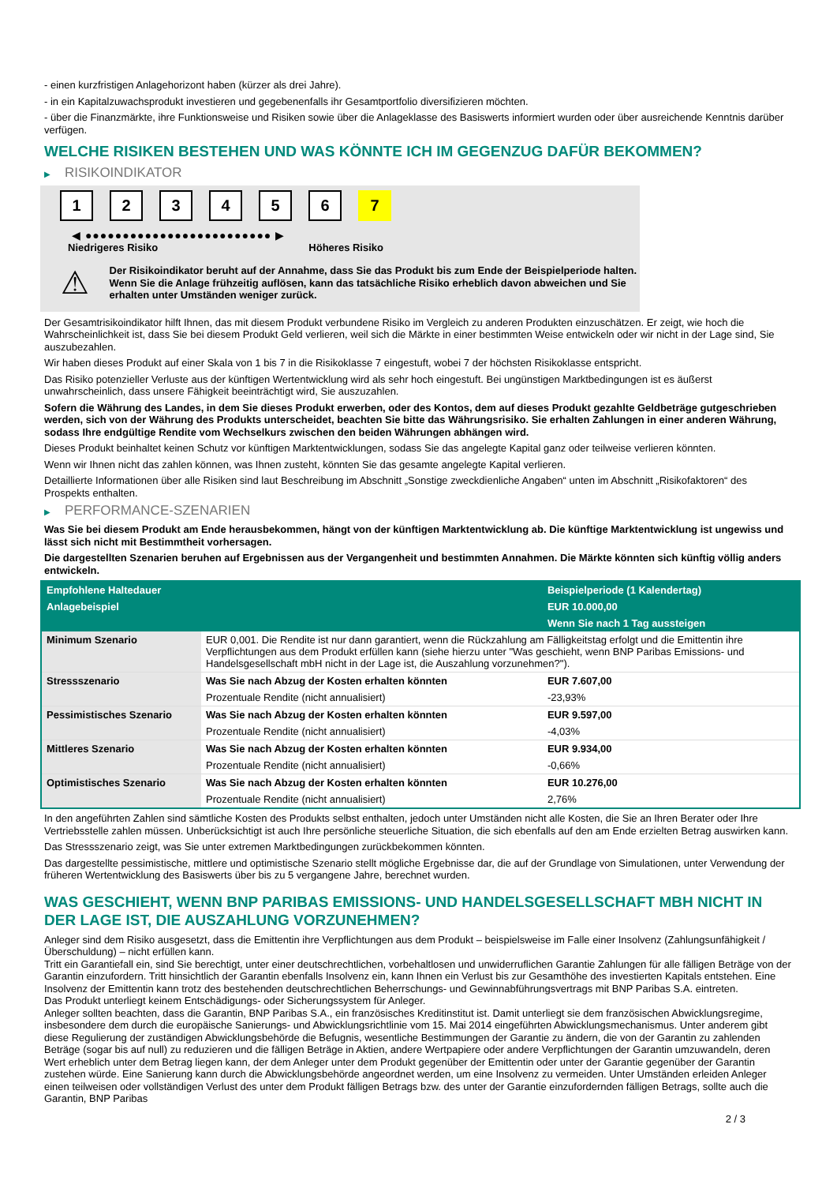- einen kurzfristigen Anlagehorizont haben (kürzer als drei Jahre).
- in ein Kapitalzuwachsprodukt investieren und gegebenenfalls ihr Gesamtportfolio diversifizieren möchten.
- über die Finanzmärkte, ihre Funktionsweise und Risiken sowie über die Anlageklasse des Basiswerts informiert wurden oder über ausreichende Kenntnis darüber verfügen.
WELCHE RISIKEN BESTEHEN UND WAS KÖNNTE ICH IM GEGENZUG DAFÜR BEKOMMEN?
▶ RISIKOINDIKATOR
1 2 3 4 5 6 7
◀ ●●●●●●●●●●●●●●●●●●●●●●●●● ▶
Niedrigeres Risiko Höheres Risiko
⚠
Der Risikoindikator beruht auf der Annahme, dass Sie das Produkt bis zum Ende der Beispielperiode halten.
Wenn Sie die Anlage frühzeitig auflösen, kann das tatsächliche Risiko erheblich davon abweichen und Sie erhalten unter Umständen weniger zurück.
Der Gesamtrisikoindikator hilft Ihnen, das mit diesem Produkt verbundene Risiko im Vergleich zu anderen Produkten einzuschätzen. Er zeigt, wie hoch die Wahrscheinlichkeit ist, dass Sie bei diesem Produkt Geld verlieren, weil sich die Märkte in einer bestimmten Weise entwickeln oder wir nicht in der Lage sind, Sie auszubezahlen.
Wir haben dieses Produkt auf einer Skala von 1 bis 7 in die Risikoklasse 7 eingestuft, wobei 7 der höchsten Risikoklasse entspricht.
Das Risiko potenzieller Verluste aus der künftigen Wertentwicklung wird als sehr hoch eingestuft. Bei ungünstigen Marktbedingungen ist es äußerst unwahrscheinlich, dass unsere Fähigkeit beeinträchtigt wird, Sie auszuzahlen.
Sofern die Währung des Landes, in dem Sie dieses Produkt erwerben, oder des Kontos, dem auf dieses Produkt gezahlte Geldbeträge gutgeschrieben werden, sich von der Währung des Produkts unterscheidet, beachten Sie bitte das Währungsrisiko. Sie erhalten Zahlungen in einer anderen Währung, sodass Ihre endgültige Rendite vom Wechselkurs zwischen den beiden Währungen abhängen wird.
Dieses Produkt beinhaltet keinen Schutz vor künftigen Marktentwicklungen, sodass Sie das angelegte Kapital ganz oder teilweise verlieren könnten.
Wenn wir Ihnen nicht das zahlen können, was Ihnen zusteht, könnten Sie das gesamte angelegte Kapital verlieren.
Detaillierte Informationen über alle Risiken sind laut Beschreibung im Abschnitt „Sonstige zweckdienliche Angaben“ unten im Abschnitt „Risikofaktoren“ des Prospekts enthalten.
▶ PERFORMANCE-SZENARIEN
Was Sie bei diesem Produkt am Ende herausbekommen, hängt von der künftigen Marktentwicklung ab. Die künftige Marktentwicklung ist ungewiss und lässt sich nicht mit Bestimmtheit vorhersagen.
Die dargestellten Szenarien beruhen auf Ergebnissen aus der Vergangenheit und bestimmten Annahmen. Die Märkte könnten sich künftig völlig anders entwickeln.
| Empfohlene Haltedauer | | Beispielperiode (1 Kalendertag) |
| --- | --- | --- |
| Anlagebeispiel | | EUR 10.000,00 |
| | | Wenn Sie nach 1 Tag aussteigen |
| Minimum Szenario | EUR 0,001. Die Rendite ist nur dann garantiert, wenn die Rückzahlung am Fälligkeitstag erfolgt und die Emittentin ihre Verpflichtungen aus dem Produkt erfüllen kann (siehe hierzu unter "Was geschieht, wenn BNP Paribas Emissions- und Handelsgesellschaft mbH nicht in der Lage ist, die Auszahlung vorzunehmen?"). | |
| Stressszenario | Was Sie nach Abzug der Kosten erhalten könnten | EUR 7.607,00 |
| | Prozentuale Rendite (nicht annualisiert) | -23,93% |
| Pessimistisches Szenario | Was Sie nach Abzug der Kosten erhalten könnten | EUR 9.597,00 |
| | Prozentuale Rendite (nicht annualisiert) | -4,03% |
| Mittleres Szenario | Was Sie nach Abzug der Kosten erhalten könnten | EUR 9.934,00 |
| | Prozentuale Rendite (nicht annualisiert) | -0,66% |
| Optimistisches Szenario | Was Sie nach Abzug der Kosten erhalten könnten | EUR 10.276,00 |
| | Prozentuale Rendite (nicht annualisiert) | 2,76% |
In den angeführten Zahlen sind sämtliche Kosten des Produkts selbst enthalten, jedoch unter Umständen nicht alle Kosten, die Sie an Ihren Berater oder Ihre Vertriebsstelle zahlen müssen. Unberücksichtigt ist auch Ihre persönliche steuerliche Situation, die sich ebenfalls auf den am Ende erzielten Betrag auswirken kann.
Das Stressszenario zeigt, was Sie unter extremen Marktbedingungen zurückbekommen könnten.
Das dargestellte pessimistische, mittlere und optimistische Szenario stellt mögliche Ergebnisse dar, die auf der Grundlage von Simulationen, unter Verwendung der früheren Wertentwicklung des Basiswerts über bis zu 5 vergangene Jahre, berechnet wurden.
WAS GESCHIEHT, WENN BNP PARIBAS EMISSIONS- UND HANDELSGESELLSCHAFT MBH NICHT IN DER LAGE IST, DIE AUSZAHLUNG VORZUNEHMEN?
Anleger sind dem Risiko ausgesetzt, dass die Emittentin ihre Verpflichtungen aus dem Produkt – beispielsweise im Falle einer Insolvenz (Zahlungsunfähigkeit / Überschuldung) – nicht erfüllen kann.
Tritt ein Garantiefall ein, sind Sie berechtigt, unter einer deutschrechtlichen, vorbehaltlosen und unwiderruflichen Garantie Zahlungen für alle fälligen Beträge von der Garantin einzufordern. Tritt hinsichtlich der Garantin ebenfalls Insolvenz ein, kann Ihnen ein Verlust bis zur Gesamthöhe des investierten Kapitals entstehen. Eine Insolvenz der Emittentin kann trotz des bestehenden deutschrechtlichen Beherrschungs- und Gewinnabführungsvertrags mit BNP Paribas S.A. eintreten.
Das Produkt unterliegt keinem Entschädigungs- oder Sicherungssystem für Anleger.
Anleger sollten beachten, dass die Garantin, BNP Paribas S.A., ein französisches Kreditinstitut ist. Damit unterliegt sie dem französischen Abwicklungsregime, insbesondere dem durch die europäische Sanierungs- und Abwicklungsrichtlinie vom 15. Mai 2014 eingeführten Abwicklungsmechanismus. Unter anderem gibt diese Regulierung der zuständigen Abwicklungsbehörde die Befugnis, wesentliche Bestimmungen der Garantie zu ändern, die von der Garantin zu zahlenden Beträge (sogar bis auf null) zu reduzieren und die fälligen Beträge in Aktien, andere Wertpapiere oder andere Verpflichtungen der Garantin umzuwandeln, deren Wert erheblich unter dem Betrag liegen kann, der dem Anleger unter dem Produkt gegenüber der Emittentin oder unter der Garantie gegenüber der Garantin zustehen würde. Eine Sanierung kann durch die Abwicklungsbehörde angeordnet werden, um eine Insolvenz zu vermeiden. Unter Umständen erleiden Anleger einen teilweisen oder vollständigen Verlust des unter dem Produkt fälligen Betrags bzw. des unter der Garantie einzufordernden fälligen Betrags, sollte auch die Garantin, BNP Paribas
2 / 3